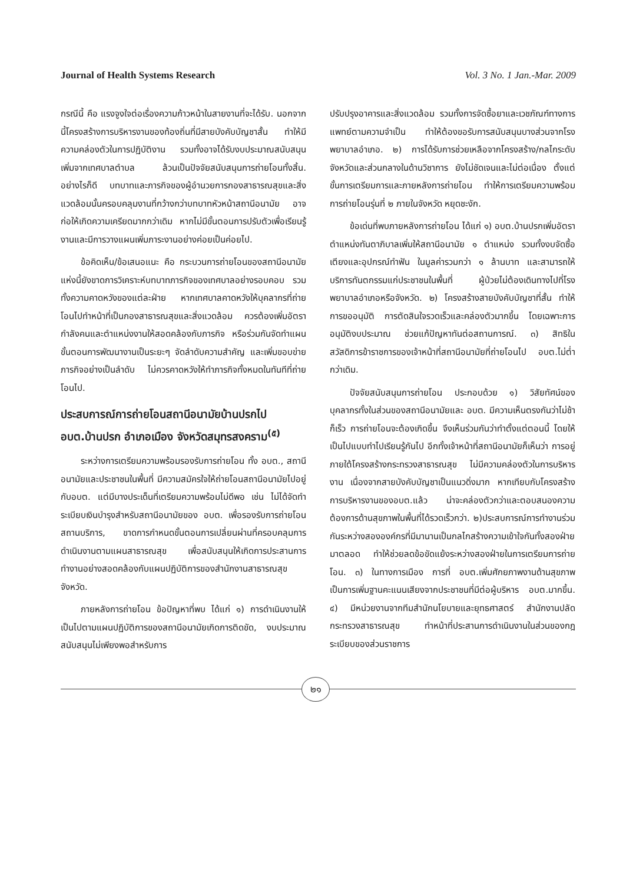Journal of Health Systems Research Vol. 3 No. 1 Jan.-Mar. 2009
กรณีนี้ คือ แรงจูงใจต่อเรื่องความก้าวหน้าในสายงานที่จะได้รับ. นอกจากนี้โครงสร้างการบริหารงานของท้องถิ่นที่มีสายบังคับบัญชาสั้น ทำให้มีความคล่องตัวในการปฏิบัติงาน รวมทั้งอาจได้รับงบประมาณสนับสนุนเพิ่มจากเทศบาลตำบล ล้วนเป็นปัจจัยสนับสนุนการถ่ายโอนทั้งสิ้น. อย่างไรก็ดี บทบาทและภารกิจของผู้อำนวยการกองสาธารณสุขและสิ่งแวดล้อมนั้นครอบคลุมงานที่กว้างกว่าบทบาทหัวหน้าสถานีอนามัย อาจก่อให้เกิดความเครียดมากกว่าเดิม หากไม่มีขั้นตอนการปรับตัวเพื่อเรียนรู้งานและมีการวางแผนเพิ่มภาระงานอย่างค่อยเป็นค่อยไป.
ข้อคิดเห็น/ข้อเสนอแนะ คือ กระบวนการถ่ายโอนของสถานีอนามัยแห่งนี้ยังขาดการวิเคราะห์บทบาทภารกิจของเทศบาลอย่างรอบคอบ รวมทั้งความคาดหวังของแต่ละฝ่าย หากเทศบาลคาดหวังให้บุคลากรที่ถ่ายโอนไปทำหน้าที่เป็นกองสาธารณสุขและสิ่งแวดล้อม ควรต้องเพิ่มอัตรากำลังคนและตำแหน่งงานให้สอดคล้องกับภารกิจ หรือร่วมกันจัดทำแผนขั้นตอนการพัฒนางานเป็นระยะๆ จัดลำดับความสำคัญ และเพิ่มขอบข่ายภารกิจอย่างเป็นลำดับ ไม่ควรคาดหวังให้ทำภารกิจทั้งหมดในทันทีที่ถ่ายโอนไป.
ประสบการณ์การถ่ายโอนสถานีอนามัยบ้านปรกไป อบต.บ้านปรก อำเภอเมือง จังหวัดสมุทรสงคราม<sup>(๕)</sup>
ระหว่างการเตรียมความพร้อมรองรับการถ่ายโอน ทั้ง อบต., สถานีอนามัยและประชาชนในพื้นที่ มีความสมัครใจให้ถ่ายโอนสถานีอนามัยไปอยู่กับอบต. แต่มีบางประเด็นที่เตรียมความพร้อมไม่ดีพอ เช่น ไม่ได้จัดทำระเบียบเงินบำรุงสำหรับสถานีอนามัยของ อบต. เพื่อรองรับการถ่ายโอนสถานบริการ, ขาดการกำหนดขั้นตอนการเปลี่ยนผ่านที่ครอบคลุมการดำเนินงานตามแผนสาธารณสุข เพื่อสนับสนุนให้เกิดการประสานการทำงานอย่างสอดคล้องกับแผนปฏิบัติการของสำนักงานสาธารณสุขจังหวัด.
ภายหลังการถ่ายโอน ข้อปัญหาที่พบ ได้แก่ ๑) การดำเนินงานให้เป็นไปตามแผนปฏิบัติการของสถานีอนามัยเกิดการติดขัด, งบประมาณสนับสนุนไม่เพียงพอสำหรับการ
ปรับปรุงอาคารและสิ่งแวดล้อม รวมทั้งการจัดซื้อยาและเวชภัณฑ์ทางการแพทย์ตามความจำเป็น ทำให้ต้องขอรับการสนับสนุนบางส่วนจากโรงพยาบาลอำเภอ. ๒) การได้รับการช่วยเหลือจากโครงสร้าง/กลไกระดับจังหวัดและส่วนกลางในด้านวิชาการ ยังไม่ชัดเจนและไม่ต่อเนื่อง ตั้งแต่ขั้นการเตรียมการและภายหลังการถ่ายโอน ทำให้การเตรียมความพร้อมการถ่ายโอนรุ่นที่ ๒ ภายในจังหวัด หยุดชะงัก.
ข้อเด่นที่พบภายหลังการถ่ายโอน ได้แก่ ๑) อบต.บ้านปรกเพิ่มอัตราตำแหน่งทันตาภิบาลเพิ่มให้สถานีอนามัย ๑ ตำแหน่ง รวมทั้งงบจัดซื้อเตียงและอุปกรณ์ทำฟัน ในมูลค่ารวมกว่า ๑ ล้านบาท และสามารถให้บริการทันตกรรมแก่ประชาชนในพื้นที่ ผู้ป่วยไม่ต้องเดินทางไปที่โรงพยาบาลอำเภอหรือจังหวัด. ๒) โครงสร้างสายบังคับบัญชาที่สั้น ทำให้การขออนุมัติ การตัดสินใจรวดเร็วและคล่องตัวมากขึ้น โดยเฉพาะการอนุมัติงบประมาณ ช่วยแก้ปัญหาทันต่อสถานการณ์. ๓) สิทธิในสวัสดิการข้าราชการของเจ้าหน้าที่สถานีอนามัยที่ถ่ายโอนไป อบต.ไม่ต่ำกว่าเดิม.
ปัจจัยสนับสนุนการถ่ายโอน ประกอบด้วย ๑) วิสัยทัศน์ของบุคลากรทั้งในส่วนของสถานีอนามัยและ อบต. มีความเห็นตรงกันว่าไม่ช้าก็เร็ว การถ่ายโอนจะต้องเกิดขึ้น จึงเห็นร่วมกันว่าทำตั้งแต่ตอนนี้ โดยให้เป็นไปแบบทำไปเรียนรู้กันไป อีกทั้งเจ้าหน้าที่สถานีอนามัยก็เห็นว่า การอยู่ภายใต้โครงสร้างกระทรวงสาธารณสุข ไม่มีความคล่องตัวในการบริหารงาน เนื่องจากสายบังคับบัญชาเป็นแนวดิ่งมาก หากเทียบกับโครงสร้างการบริหารงานของอบต.แล้ว น่าจะคล่องตัวกว่าและตอบสนองความต้องการด้านสุขภาพในพื้นที่ได้รวดเร็วกว่า. ๒)ประสบการณ์การทำงานร่วมกันระหว่างสององค์กรที่มีมานานเป็นกลไกสร้างความเข้าใจกันทั้งสองฝ่ายมาตลอด ทำให้ช่วยลดข้อขัดแย้งระหว่างสองฝ่ายในการเตรียมการถ่ายโอน. ๓) ในทางการเมือง การที่ อบต.เพิ่มศักยภาพงานด้านสุขภาพเป็นการเพิ่มฐานคะแนนเสียงจากประชาชนที่มีต่อผู้บริหาร อบต.มากขึ้น. ๔) มีหน่วยงานจากทีมสำนักนโยบายและยุทธศาสตร์ สำนักงานปลัดกระทรวงสาธารณสุข ทำหน้าที่ประสานการดำเนินงานในส่วนของกฎระเบียบของส่วนราชการ
๒๑